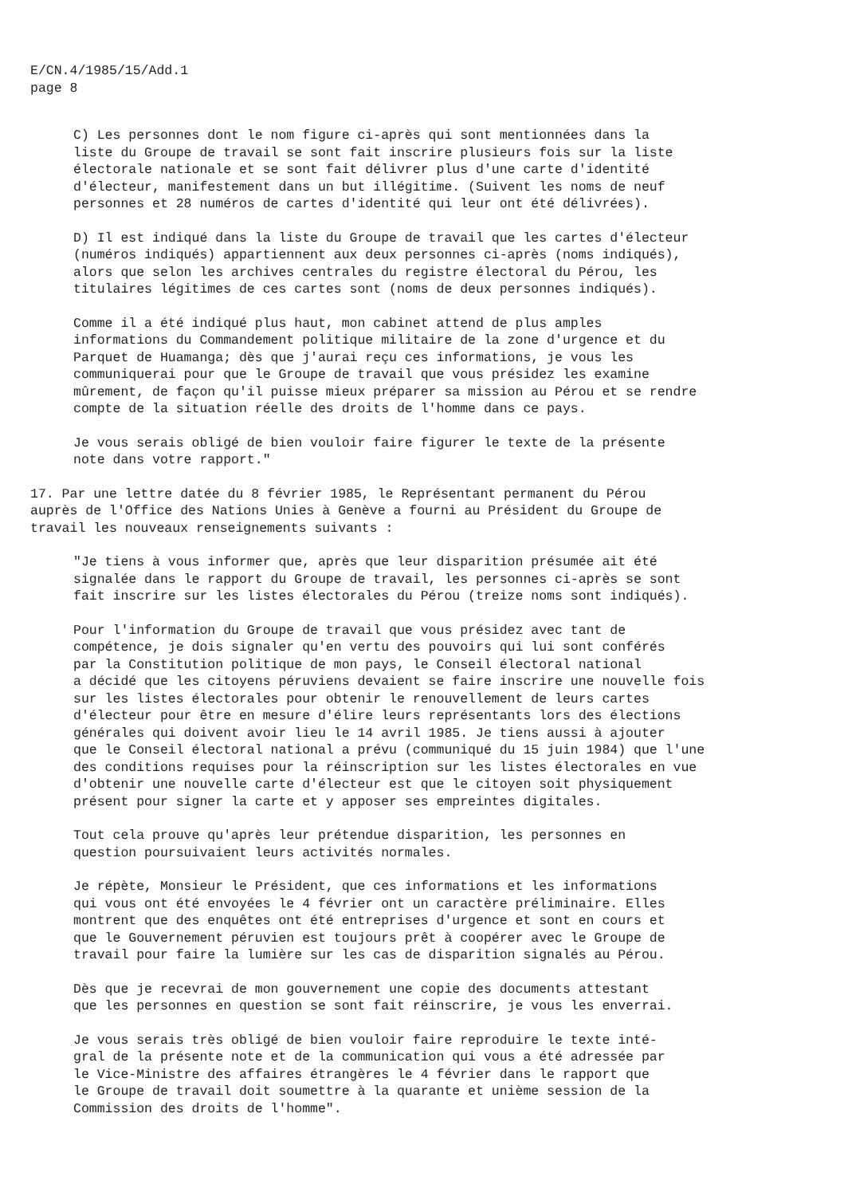E/CN.4/1985/15/Add.1 page 8
C) Les personnes dont le nom figure ci-après qui sont mentionnées dans la liste du Groupe de travail se sont fait inscrire plusieurs fois sur la liste électorale nationale et se sont fait délivrer plus d'une carte d'identité d'électeur, manifestement dans un but illégitime. (Suivent les noms de neuf personnes et 28 numéros de cartes d'identité qui leur ont été délivrées).
D) Il est indiqué dans la liste du Groupe de travail que les cartes d'électeur (numéros indiqués) appartiennent aux deux personnes ci-après (noms indiqués), alors que selon les archives centrales du registre électoral du Pérou, les titulaires légitimes de ces cartes sont (noms de deux personnes indiqués).
Comme il a été indiqué plus haut, mon cabinet attend de plus amples informations du Commandement politique militaire de la zone d'urgence et du Parquet de Huamanga; dès que j'aurai reçu ces informations, je vous les communiquerai pour que le Groupe de travail que vous présidez les examine mûrement, de façon qu'il puisse mieux préparer sa mission au Pérou et se rendre compte de la situation réelle des droits de l'homme dans ce pays.
Je vous serais obligé de bien vouloir faire figurer le texte de la présente note dans votre rapport."
17. Par une lettre datée du 8 février 1985, le Représentant permanent du Pérou auprès de l'Office des Nations Unies à Genève a fourni au Président du Groupe de travail les nouveaux renseignements suivants :
"Je tiens à vous informer que, après que leur disparition présumée ait été signalée dans le rapport du Groupe de travail, les personnes ci-après se sont fait inscrire sur les listes électorales du Pérou (treize noms sont indiqués).
Pour l'information du Groupe de travail que vous présidez avec tant de compétence, je dois signaler qu'en vertu des pouvoirs qui lui sont conférés par la Constitution politique de mon pays, le Conseil électoral national a décidé que les citoyens péruviens devaient se faire inscrire une nouvelle fois sur les listes électorales pour obtenir le renouvellement de leurs cartes d'électeur pour être en mesure d'élire leurs représentants lors des élections générales qui doivent avoir lieu le 14 avril 1985. Je tiens aussi à ajouter que le Conseil électoral national a prévu (communiqué du 15 juin 1984) que l'une des conditions requises pour la réinscription sur les listes électorales en vue d'obtenir une nouvelle carte d'électeur est que le citoyen soit physiquement présent pour signer la carte et y apposer ses empreintes digitales.
Tout cela prouve qu'après leur prétendue disparition, les personnes en question poursuivaient leurs activités normales.
Je répète, Monsieur le Président, que ces informations et les informations qui vous ont été envoyées le 4 février ont un caractère préliminaire. Elles montrent que des enquêtes ont été entreprises d'urgence et sont en cours et que le Gouvernement péruvien est toujours prêt à coopérer avec le Groupe de travail pour faire la lumière sur les cas de disparition signalés au Pérou.
Dès que je recevrai de mon gouvernement une copie des documents attestant que les personnes en question se sont fait réinscrire, je vous les enverrai.
Je vous serais très obligé de bien vouloir faire reproduire le texte inté- gral de la présente note et de la communication qui vous a été adressée par le Vice-Ministre des affaires étrangères le 4 février dans le rapport que le Groupe de travail doit soumettre à la quarante et unième session de la Commission des droits de l'homme".